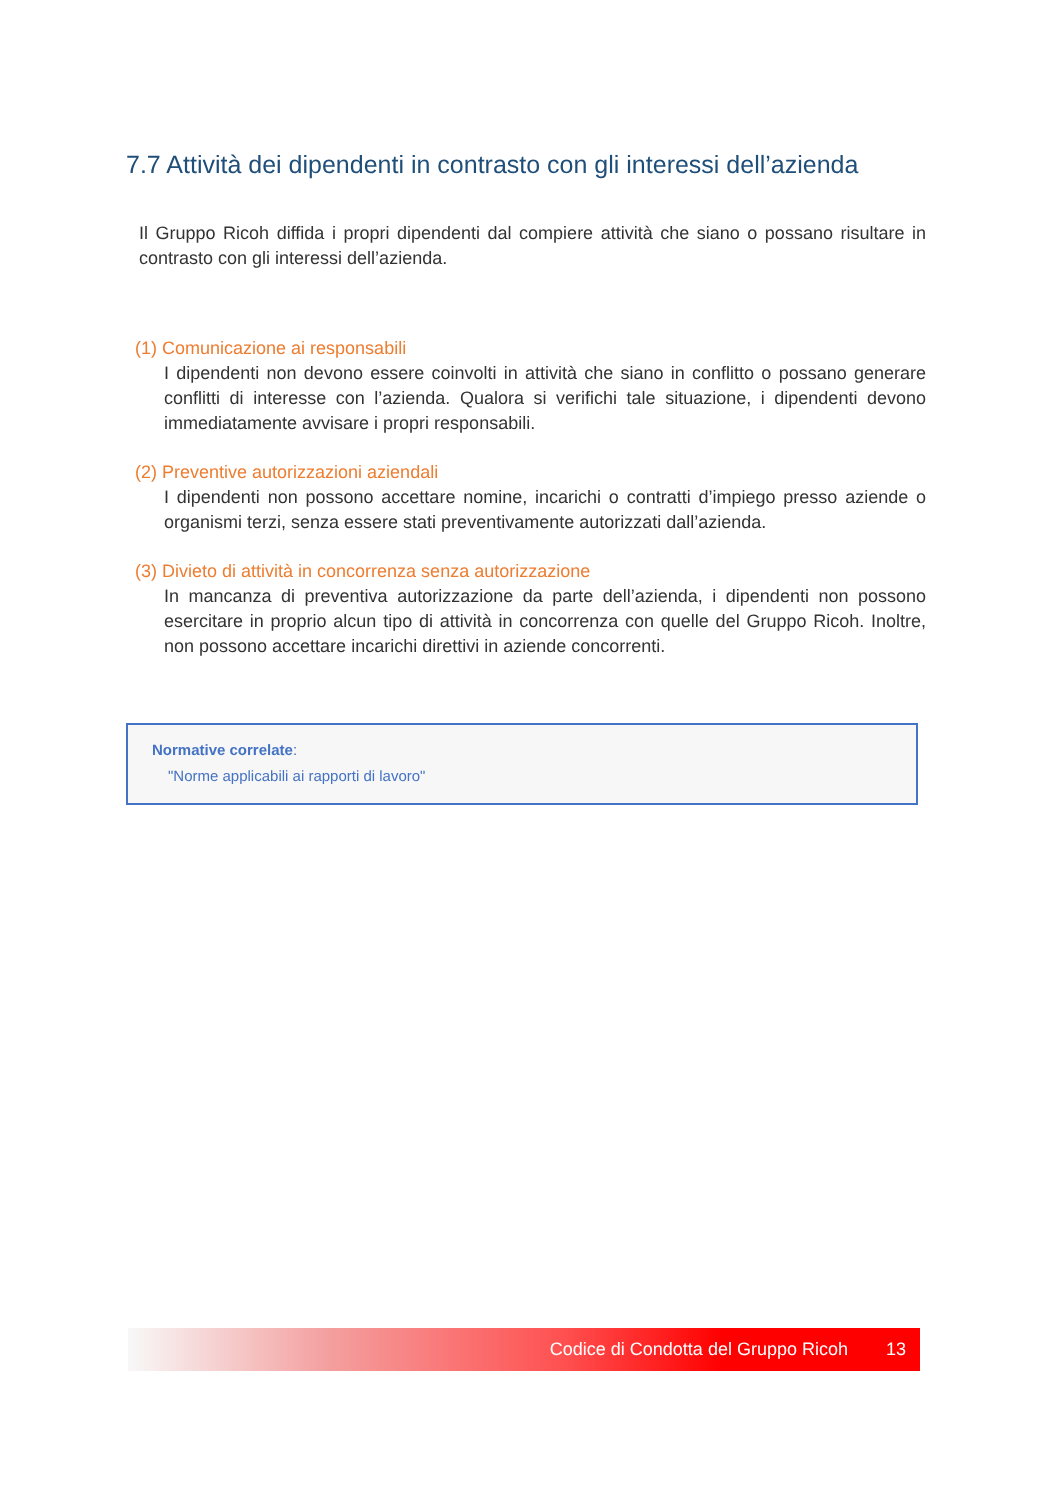7.7 Attività dei dipendenti in contrasto con gli interessi dell’azienda
Il Gruppo Ricoh diffida i propri dipendenti dal compiere attività che siano o possano risultare in contrasto con gli interessi dell’azienda.
(1) Comunicazione ai responsabili
I dipendenti non devono essere coinvolti in attività che siano in conflitto o possano generare conflitti di interesse con l’azienda. Qualora si verifichi tale situazione, i dipendenti devono immediatamente avvisare i propri responsabili.
(2) Preventive autorizzazioni aziendali
I dipendenti non possono accettare nomine, incarichi o contratti d’impiego presso aziende o organismi terzi, senza essere stati preventivamente autorizzati dall’azienda.
(3) Divieto di attività in concorrenza senza autorizzazione
In mancanza di preventiva autorizzazione da parte dell’azienda, i dipendenti non possono esercitare in proprio alcun tipo di attività in concorrenza con quelle del Gruppo Ricoh. Inoltre, non possono accettare incarichi direttivi in aziende concorrenti.
Normative correlate:
"Norme applicabili ai rapporti di lavoro"
Codice di Condotta del Gruppo Ricoh 13